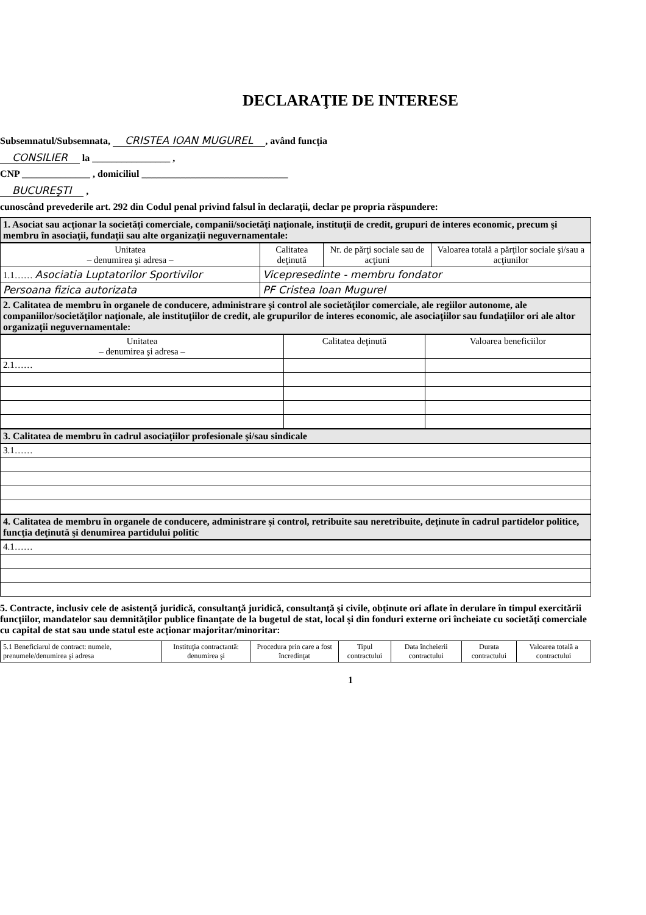DECLARAŢIE DE INTERESE
Subsemnatul/Subsemnata, CRISTEA IOAN MUGUREL, având funcţia
CONSILIER la ________________ ,
CNP ______________ , domiciliul ______________________________
BUCUREŞTI ,
cunoscând prevederile art. 292 din Codul penal privind falsul în declaraţii, declar pe propria răspundere:
1. Asociat sau acţionar la societăţi comerciale, companii/societăţi naţionale, instituţii de credit, grupuri de interes economic, precum şi membru în asociaţii, fundaţii sau alte organizaţii neguvernamentale:
| Unitatea – denumirea şi adresa – | Calitatea deţinută | Nr. de părţi sociale sau de acţiuni | Valoarea totală a părţilor sociale şi/sau a acţiunilor |
| --- | --- | --- | --- |
| 1.1…… Asociatia Luptatorilor Sportivilor | Vicepresedinte - membru fondator | | |
| Persoana fizica autorizata | PF Cristea Ioan Mugurel | | |
2. Calitatea de membru în organele de conducere, administrare şi control ale societăţilor comerciale, ale regiilor autonome, ale companiilor/societăţilor naţionale, ale instituţiilor de credit, ale grupurilor de interes economic, ale asociaţiilor sau fundaţiilor ori ale altor organizaţii neguvernamentale:
| Unitatea – denumirea şi adresa – | Calitatea deţinută | Valoarea beneficiilor |
| --- | --- | --- |
| 2.1…… | | |
3. Calitatea de membru în cadrul asociaţiilor profesionale şi/sau sindicale
| 3.1…… |
4. Calitatea de membru în organele de conducere, administrare şi control, retribuite sau neretribuite, deţinute în cadrul partidelor politice, funcţia deţinută şi denumirea partidului politic
| 4.1…… |
5. Contracte, inclusiv cele de asistenţă juridică, consultanţă juridică, consultanţă şi civile, obţinute ori aflate în derulare în timpul exercitării funcţiilor, mandatelor sau demnităţilor publice finanţate de la bugetul de stat, local şi din fonduri externe ori încheiate cu societăţi comerciale cu capital de stat sau unde statul este acţionar majoritar/minoritar:
| 5.1 Beneficiarul de contract: numele, prenumele/denumirea şi adresa | Instituţia contractantă: denumirea şi | Procedura prin care a fost încredinţat | Tipul contractului | Data încheierii contractului | Durata contractului | Valoarea totală a contractului |
| --- | --- | --- | --- | --- | --- | --- |
1